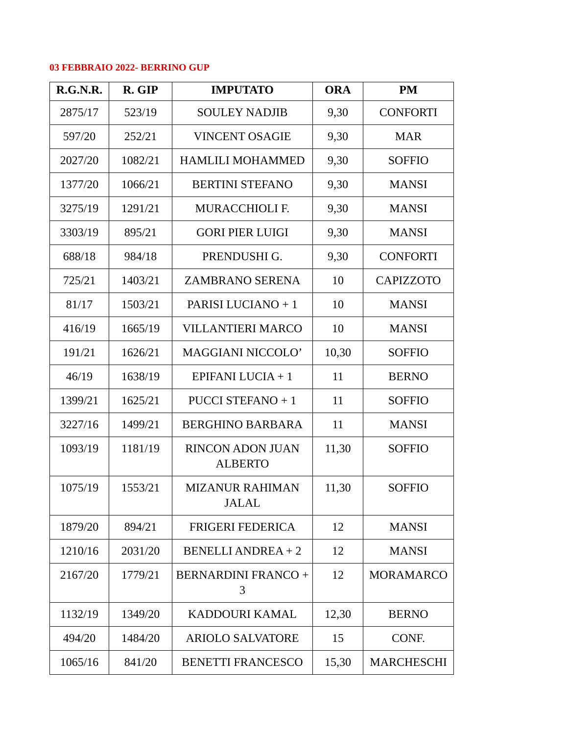03 FEBBRAIO 2022- BERRINO GUP
| R.G.N.R. | R. GIP | IMPUTATO | ORA | PM |
| --- | --- | --- | --- | --- |
| 2875/17 | 523/19 | SOULEY NADJIB | 9,30 | CONFORTI |
| 597/20 | 252/21 | VINCENT OSAGIE | 9,30 | MAR |
| 2027/20 | 1082/21 | HAMLILI MOHAMMED | 9,30 | SOFFIO |
| 1377/20 | 1066/21 | BERTINI STEFANO | 9,30 | MANSI |
| 3275/19 | 1291/21 | MURACCHIOLI F. | 9,30 | MANSI |
| 3303/19 | 895/21 | GORI PIER LUIGI | 9,30 | MANSI |
| 688/18 | 984/18 | PRENDUSHI G. | 9,30 | CONFORTI |
| 725/21 | 1403/21 | ZAMBRANO SERENA | 10 | CAPIZZOTO |
| 81/17 | 1503/21 | PARISI LUCIANO + 1 | 10 | MANSI |
| 416/19 | 1665/19 | VILLANTIERI MARCO | 10 | MANSI |
| 191/21 | 1626/21 | MAGGIANI NICCOLO’ | 10,30 | SOFFIO |
| 46/19 | 1638/19 | EPIFANI LUCIA + 1 | 11 | BERNO |
| 1399/21 | 1625/21 | PUCCI STEFANO + 1 | 11 | SOFFIO |
| 3227/16 | 1499/21 | BERGHINO BARBARA | 11 | MANSI |
| 1093/19 | 1181/19 | RINCON ADON JUAN ALBERTO | 11,30 | SOFFIO |
| 1075/19 | 1553/21 | MIZANUR RAHIMAN JALAL | 11,30 | SOFFIO |
| 1879/20 | 894/21 | FRIGERI FEDERICA | 12 | MANSI |
| 1210/16 | 2031/20 | BENELLI ANDREA + 2 | 12 | MANSI |
| 2167/20 | 1779/21 | BERNARDINI FRANCO + 3 | 12 | MORAMARCO |
| 1132/19 | 1349/20 | KADDOURI KAMAL | 12,30 | BERNO |
| 494/20 | 1484/20 | ARIOLO SALVATORE | 15 | CONF. |
| 1065/16 | 841/20 | BENETTI FRANCESCO | 15,30 | MARCHESCHI |